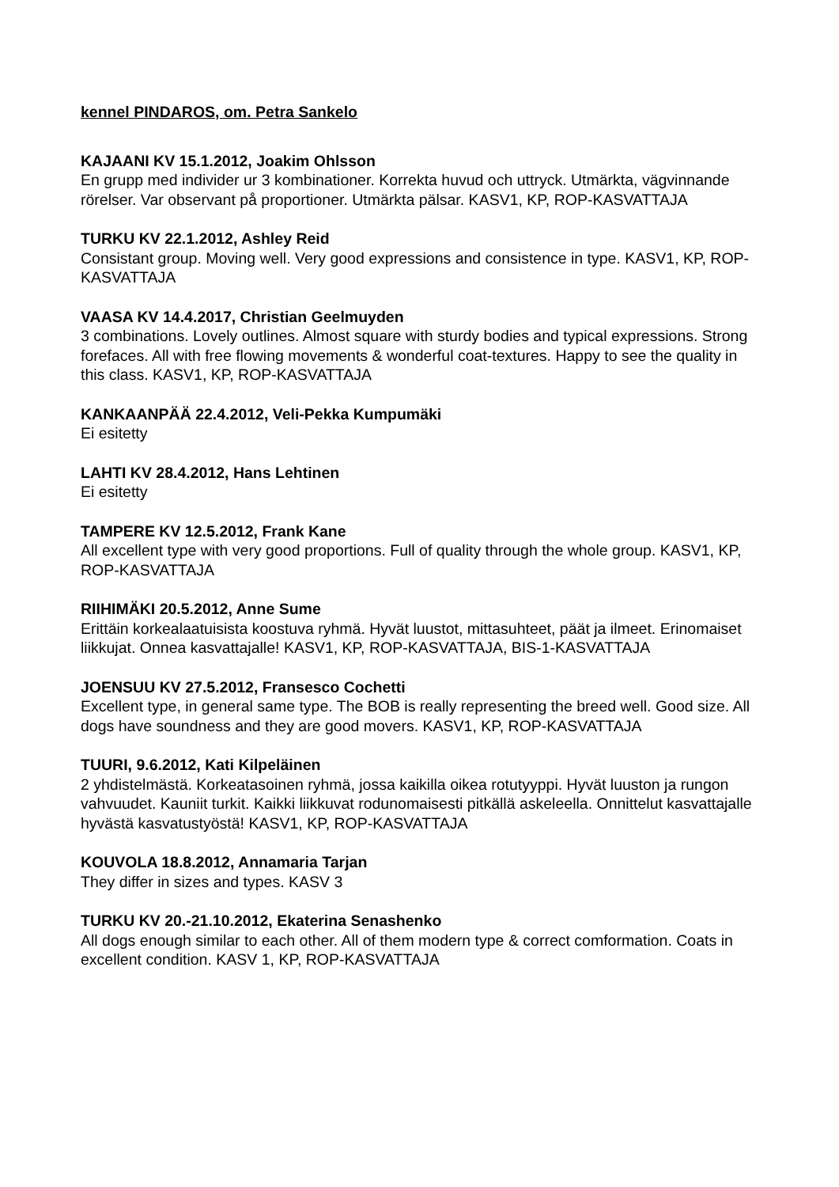kennel PINDAROS, om. Petra Sankelo
KAJAANI KV 15.1.2012, Joakim Ohlsson
En grupp med individer ur 3 kombinationer. Korrekta huvud och uttryck. Utmärkta, vägvinnande rörelser. Var observant på proportioner. Utmärkta pälsar. KASV1, KP, ROP-KASVATTAJA
TURKU KV 22.1.2012, Ashley Reid
Consistant group. Moving well. Very good expressions and consistence in type. KASV1, KP, ROP-KASVATTAJA
VAASA KV 14.4.2017, Christian Geelmuyden
3 combinations. Lovely outlines. Almost square with sturdy bodies and typical expressions. Strong forefaces. All with free flowing movements & wonderful coat-textures. Happy to see the quality in this class. KASV1, KP, ROP-KASVATTAJA
KANKAANPÄÄ 22.4.2012, Veli-Pekka Kumpumäki
Ei esitetty
LAHTI KV 28.4.2012, Hans Lehtinen
Ei esitetty
TAMPERE KV 12.5.2012, Frank Kane
All excellent type with very good proportions. Full of quality through the whole group. KASV1, KP, ROP-KASVATTAJA
RIIHIMÄKI 20.5.2012, Anne Sume
Erittäin korkealaatuisista koostuva ryhmä. Hyvät luustot, mittasuhteet, päät ja ilmeet. Erinomaiset liikkujat. Onnea kasvattajalle! KASV1, KP, ROP-KASVATTAJA, BIS-1-KASVATTAJA
JOENSUU KV 27.5.2012, Fransesco Cochetti
Excellent type, in general same type. The BOB is really representing the breed well. Good size. All dogs have soundness and they are good movers. KASV1, KP, ROP-KASVATTAJA
TUURI, 9.6.2012, Kati Kilpeläinen
2 yhdistelmästä. Korkeatasoinen ryhmä, jossa kaikilla oikea rotutyyppi. Hyvät luuston ja rungon vahvuudet. Kauniit turkit. Kaikki liikkuvat rodunomaisesti pitkällä askeleella. Onnittelut kasvattajalle hyvästä kasvatustyöstä! KASV1, KP, ROP-KASVATTAJA
KOUVOLA 18.8.2012, Annamaria Tarjan
They differ in sizes and types. KASV 3
TURKU KV 20.-21.10.2012, Ekaterina Senashenko
All dogs enough similar to each other. All of them modern type & correct comformation. Coats in excellent condition. KASV 1, KP, ROP-KASVATTAJA